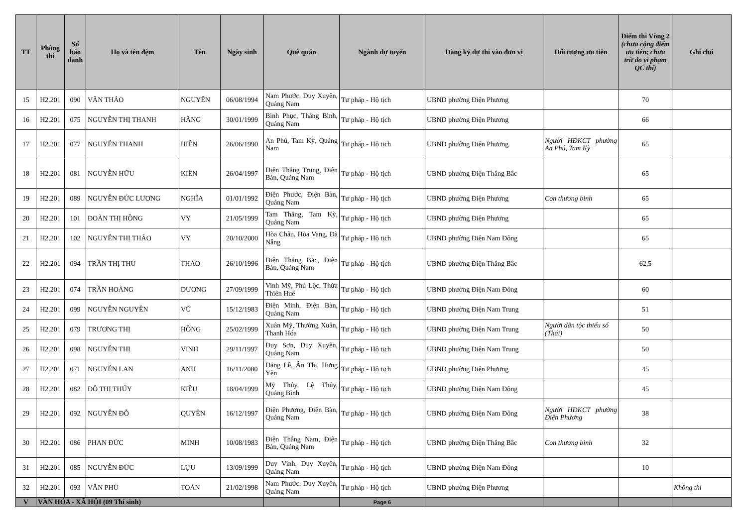| TT | Phòng thi | Số báo danh | Họ và tên đệm | Tên | Ngày sinh | Quê quán | Ngành dự tuyển | Đăng ký dự thi vào đơn vị | Đối tượng ưu tiên | Điểm thi Vòng 2 (chưa cộng điểm ưu tiên; chưa trừ do vi phạm QC thi) | Ghi chú |
| --- | --- | --- | --- | --- | --- | --- | --- | --- | --- | --- | --- |
| 15 | H2.201 | 090 | VĂN THẢO | NGUYÊN | 06/08/1994 | Nam Phước, Duy Xuyên, Quảng Nam | Tư pháp - Hộ tịch | UBND phường Điện Phương | | 70 | |
| 16 | H2.201 | 075 | NGUYỄN THỊ THANH | HẰNG | 30/01/1999 | Bình Phục, Thăng Bình, Quảng Nam | Tư pháp - Hộ tịch | UBND phường Điện Phương | | 66 | |
| 17 | H2.201 | 077 | NGUYỄN THANH | HIỀN | 26/06/1990 | An Phú, Tam Kỳ, Quảng Nam | Tư pháp - Hộ tịch | UBND phường Điện Phương | Người HĐKCT phường An Phú, Tam Kỳ | 65 | |
| 18 | H2.201 | 081 | NGUYỄN HỮU | KIÊN | 26/04/1997 | Điện Thắng Trung, Điện Bàn, Quảng Nam | Tư pháp - Hộ tịch | UBND phường Điện Thắng Bắc | | 65 | |
| 19 | H2.201 | 089 | NGUYỄN ĐỨC LƯƠNG | NGHĨA | 01/01/1992 | Điện Phước, Điện Bàn, Quảng Nam | Tư pháp - Hộ tịch | UBND phường Điện Phương | Con thương binh | 65 | |
| 20 | H2.201 | 101 | ĐOÀN THỊ HỒNG | VY | 21/05/1999 | Tam Thăng, Tam Kỳ, Quảng Nam | Tư pháp - Hộ tịch | UBND phường Điện Phương | | 65 | |
| 21 | H2.201 | 102 | NGUYỄN THỊ THẢO | VY | 20/10/2000 | Hòa Châu, Hòa Vang, Đà Nẵng | Tư pháp - Hộ tịch | UBND phường Điện Nam Đông | | 65 | |
| 22 | H2.201 | 094 | TRẦN THỊ THU | THẢO | 26/10/1996 | Điện Thắng Bắc, Điện Bàn, Quảng Nam | Tư pháp - Hộ tịch | UBND phường Điện Thắng Bắc | | 62,5 | |
| 23 | H2.201 | 074 | TRẦN HOÀNG | DƯƠNG | 27/09/1999 | Vinh Mỹ, Phú Lộc, Thừa Thiên Huế | Tư pháp - Hộ tịch | UBND phường Điện Nam Đông | | 60 | |
| 24 | H2.201 | 099 | NGUYỄN NGUYÊN | VŨ | 15/12/1983 | Điện Minh, Điện Bàn, Quảng Nam | Tư pháp - Hộ tịch | UBND phường Điện Nam Trung | | 51 | |
| 25 | H2.201 | 079 | TRƯƠNG THỊ | HỒNG | 25/02/1999 | Xuân Mỹ, Thường Xuân, Thanh Hóa | Tư pháp - Hộ tịch | UBND phường Điện Nam Trung | Người dân tộc thiểu số (Thái) | 50 | |
| 26 | H2.201 | 098 | NGUYỄN THỊ | VINH | 29/11/1997 | Duy Sơn, Duy Xuyên, Quảng Nam | Tư pháp - Hộ tịch | UBND phường Điện Nam Trung | | 50 | |
| 27 | H2.201 | 071 | NGUYỄN LAN | ANH | 16/11/2000 | Đăng Lễ, Ân Thi, Hưng Yên | Tư pháp - Hộ tịch | UBND phường Điện Phương | | 45 | |
| 28 | H2.201 | 082 | ĐỖ THỊ THÚY | KIỀU | 18/04/1999 | Mỹ Thủy, Lệ Thủy, Quảng Bình | Tư pháp - Hộ tịch | UBND phường Điện Nam Đông | | 45 | |
| 29 | H2.201 | 092 | NGUYỄN ĐỖ | QUYÊN | 16/12/1997 | Điện Phương, Điện Bàn, Quảng Nam | Tư pháp - Hộ tịch | UBND phường Điện Nam Đông | Người HĐKCT phường Điện Phương | 38 | |
| 30 | H2.201 | 086 | PHAN ĐỨC | MINH | 10/08/1983 | Điện Thắng Nam, Điện Bàn, Quảng Nam | Tư pháp - Hộ tịch | UBND phường Điện Thắng Bắc | Con thương binh | 32 | |
| 31 | H2.201 | 085 | NGUYỄN ĐỨC | LỰU | 13/09/1999 | Duy Vinh, Duy Xuyên, Quảng Nam | Tư pháp - Hộ tịch | UBND phường Điện Nam Đông | | 10 | |
| 32 | H2.201 | 093 | VĂN PHÚ | TOÀN | 21/02/1998 | Nam Phước, Duy Xuyên, Quảng Nam | Tư pháp - Hộ tịch | UBND phường Điện Phương | | | Không thi |
| V | VĂN HÓA - XÃ HỘI (09 Thí sinh) | | | | | | Page 6 | | | | |